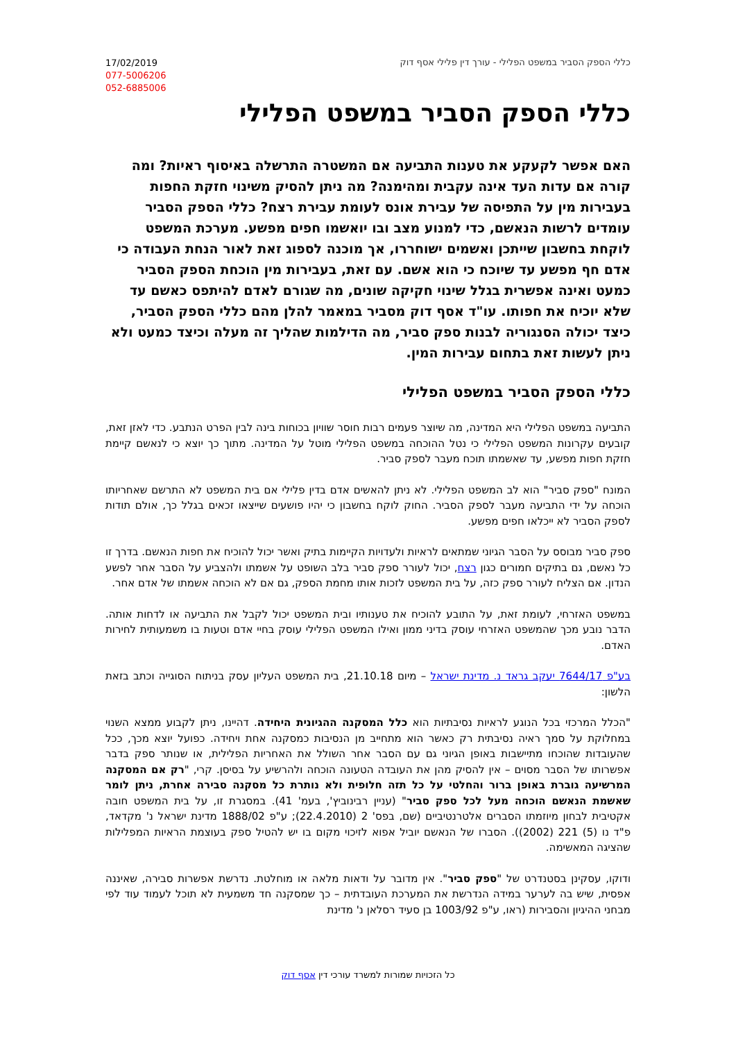17/02/2019
077-5006206
052-6885006
כללי הספק הסביר במשפט הפלילי - עורך דין פלילי אסף דוק
כללי הספק הסביר במשפט הפלילי
האם אפשר לקעקע את טענות התביעה אם המשטרה התרשלה באיסוף ראיות? ומה קורה אם עדות העד אינה עקבית ומהימנה? מה ניתן להסיק משינוי חזקת החפות בעבירות מין על התפיסה של עבירת אונס לעומת עבירת רצח? כללי הספק הסביר עומדים לרשות הנאשם, כדי למנוע מצב ובו יואשמו חפים מפשע. מערכת המשפט לוקחת בחשבון שייתכן ואשמים ישוחררו, אך מוכנה לספוג זאת לאור הנחת העבודה כי אדם חף מפשע עד שיוכח כי הוא אשם. עם זאת, בעבירות מין הוכחת הספק הסביר כמעט ואינה אפשרית בגלל שינוי חקיקה שונים, מה שגורם לאדם להיתפס כאשם עד שלא יוכיח את חפותו. עו"ד אסף דוק מסביר במאמר להלן מהם כללי הספק הסביר, כיצד יכולה הסנגוריה לבנות ספק סביר, מה הדילמות שהליך זה מעלה וכיצד כמעט ולא ניתן לעשות זאת בתחום עבירות המין.
כללי הספק הסביר במשפט הפלילי
התביעה במשפט הפלילי היא המדינה, מה שיוצר פעמים רבות חוסר שוויון בכוחות בינה לבין הפרט הנתבע. כדי לאזן זאת, קובעים עקרונות המשפט הפלילי כי נטל ההוכחה במשפט הפלילי מוטל על המדינה. מתוך כך יוצא כי לנאשם קיימת חזקת חפות מפשע, עד שאשמתו תוכח מעבר לספק סביר.
המונח "ספק סביר" הוא לב המשפט הפלילי. לא ניתן להאשים אדם בדין פלילי אם בית המשפט לא התרשם שאחריותו הוכחה על ידי התביעה מעבר לספק הסביר. החוק לוקח בחשבון כי יהיו פושעים שייצאו זכאים בגלל כך, אולם תודות לספק הסביר לא ייכלאו חפים מפשע.
ספק סביר מבוסס על הסבר הגיוני שמתאים לראיות ולעדויות הקיימות בתיק ואשר יכול להוכיח את חפות הנאשם. בדרך זו כל נאשם, גם בתיקים חמורים כגון רצח, יכול לעורר ספק סביר בלב השופט על אשמתו ולהצביע על הסבר אחר לפשע הנדון. אם הצליח לעורר ספק כזה, על בית המשפט לזכות אותו מחמת הספק, גם אם לא הוכחה אשמתו של אדם אחר.
במשפט האזרחי, לעומת זאת, על התובע להוכיח את טענותיו ובית המשפט יכול לקבל את התביעה או לדחות אותה. הדבר נובע מכך שהמשפט האזרחי עוסק בדיני ממון ואילו המשפט הפלילי עוסק בחיי אדם וטעות בו משמעותית לחירות האדם.
בע"פ 7644/17 יעקב גראד נ. מדינת ישראל – מיום 21.10.18, בית המשפט העליון עסק בניתוח הסוגייה וכתב בזאת הלשון:
"הכלל המרכזי בכל הנוגע לראיות נסיבתיות הוא כלל המסקנה ההגיונית היחידה. דהיינו, ניתן לקבוע ממצא השנוי במחלוקת על סמך ראיה נסיבתית רק כאשר הוא מתחייב מן הנסיבות כמסקנה אחת ויחידה. כפועל יוצא מכך, ככל שהעובדות שהוכחו מתיישבות באופן הגיוני גם עם הסבר אחר השולל את האחריות הפלילית, או שנותר ספק בדבר אפשרותו של הסבר מסוים – אין להסיק מהן את העובדה הטעונה הוכחה ולהרשיע על בסיסן. קרי, "רק אם המסקנה המרשיעה גוברת באופן ברור והחלטי על כל תזה חלופית ולא נותרת כל מסקנה סבירה אחרת, ניתן לומר שאשמת הנאשם הוכחה מעל לכל ספק סביר" (עניין רבינוביץ', בעמ' 41). במסגרת זו, על בית המשפט חובה אקטיבית לבחון מיוזמתו הסברים אלטרנטיביים (שם, בפס' 2 (22.4.2010); ע"פ 1888/02 מדינת ישראל נ' מקדאד, פ"ד נו (5) 221 (2002)). הסברו של הנאשם יוביל אפוא לזיכוי מקום בו יש להטיל ספק בעוצמת הראיות המפלילות שהציגה המאשימה.
ודוקו, עסקינן בסטנדרט של "ספק סביר". אין מדובר על ודאות מלאה או מוחלטת. נדרשת אפשרות סבירה, שאיננה אפסית, שיש בה לערער במידה הנדרשת את המערכת העובדתית – כך שמסקנה חד משמעית לא תוכל לעמוד עוד לפי מבחני ההיגיון והסבירות (ראו, ע"פ 1003/92 בן סעיד רסלאן נ' מדינת
כל הזכויות שמורות למשרד עורכי דין אסף דוק